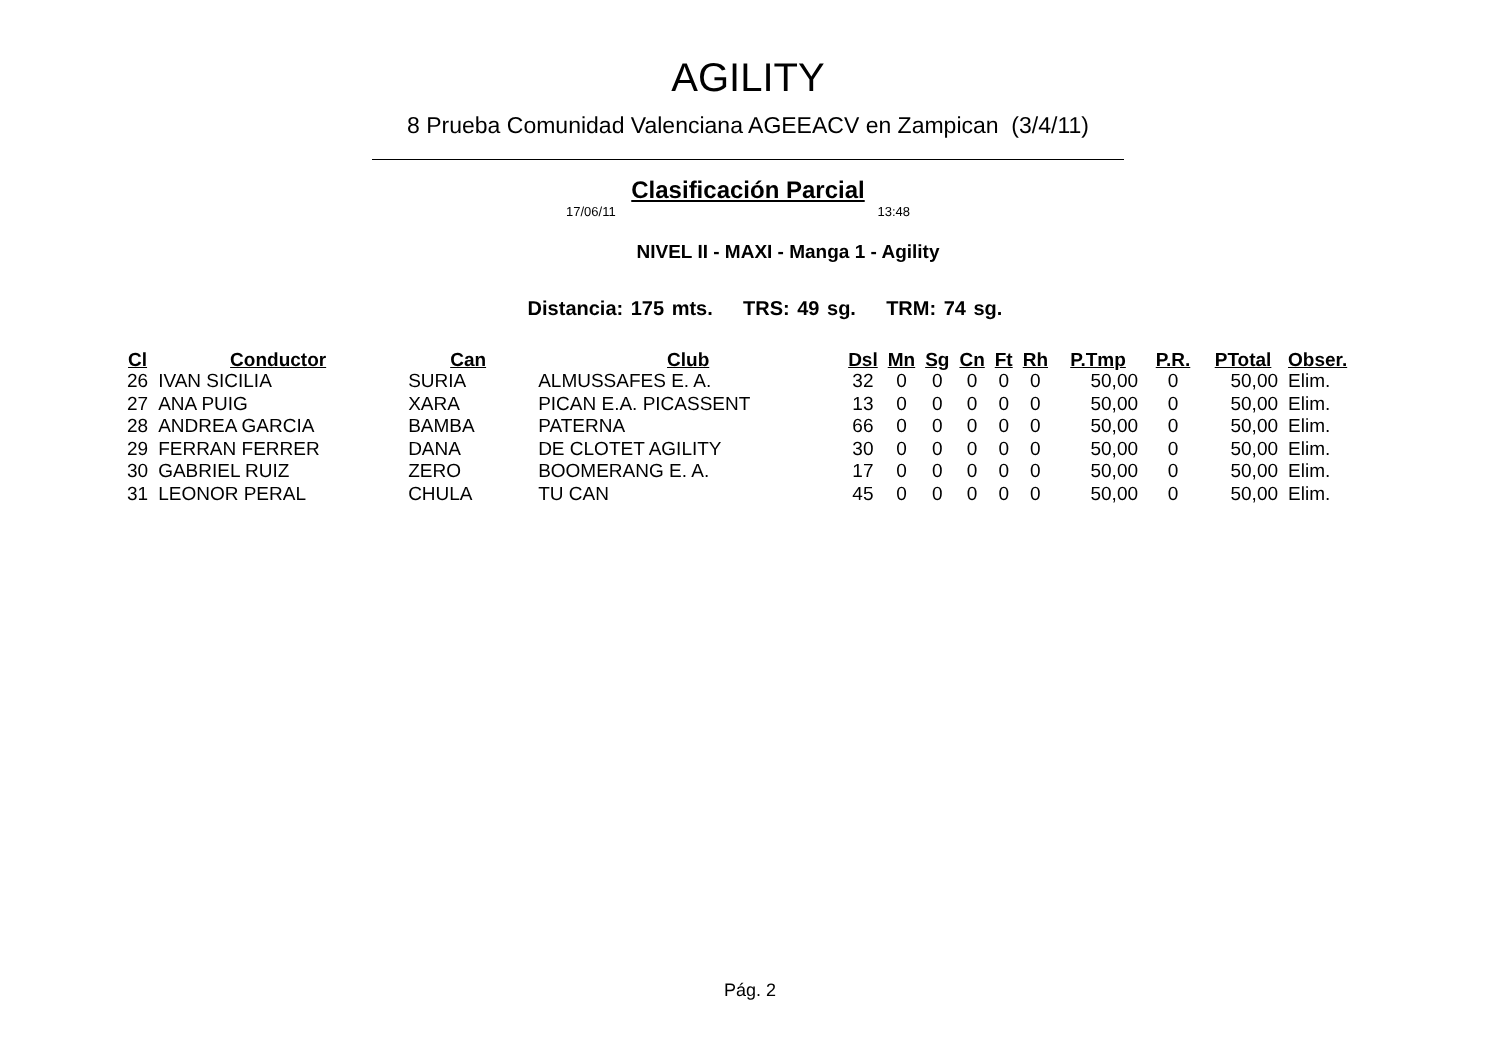AGILITY
8 Prueba Comunidad Valenciana AGEEACV en Zampican (3/4/11)
Clasificación Parcial
17/06/11 13:48
NIVEL II - MAXI - Manga 1 - Agility
Distancia: 175 mts. TRS: 49 sg. TRM: 74 sg.
| Cl | Conductor | Can | Club | Dsl | Mn | Sg | Cn | Ft | Rh | P.Tmp | P.R. | PTotal | Obser. |
| --- | --- | --- | --- | --- | --- | --- | --- | --- | --- | --- | --- | --- | --- |
| 26 | IVAN SICILIA | SURIA | ALMUSSAFES E. A. | 32 | 0 | 0 | 0 | 0 | 0 | 50,00 | 0 | 50,00 | Elim. |
| 27 | ANA PUIG | XARA | PICAN E.A. PICASSENT | 13 | 0 | 0 | 0 | 0 | 0 | 50,00 | 0 | 50,00 | Elim. |
| 28 | ANDREA GARCIA | BAMBA | PATERNA | 66 | 0 | 0 | 0 | 0 | 0 | 50,00 | 0 | 50,00 | Elim. |
| 29 | FERRAN FERRER | DANA | DE CLOTET AGILITY | 30 | 0 | 0 | 0 | 0 | 0 | 50,00 | 0 | 50,00 | Elim. |
| 30 | GABRIEL RUIZ | ZERO | BOOMERANG E. A. | 17 | 0 | 0 | 0 | 0 | 0 | 50,00 | 0 | 50,00 | Elim. |
| 31 | LEONOR PERAL | CHULA | TU CAN | 45 | 0 | 0 | 0 | 0 | 0 | 50,00 | 0 | 50,00 | Elim. |
Pág. 2